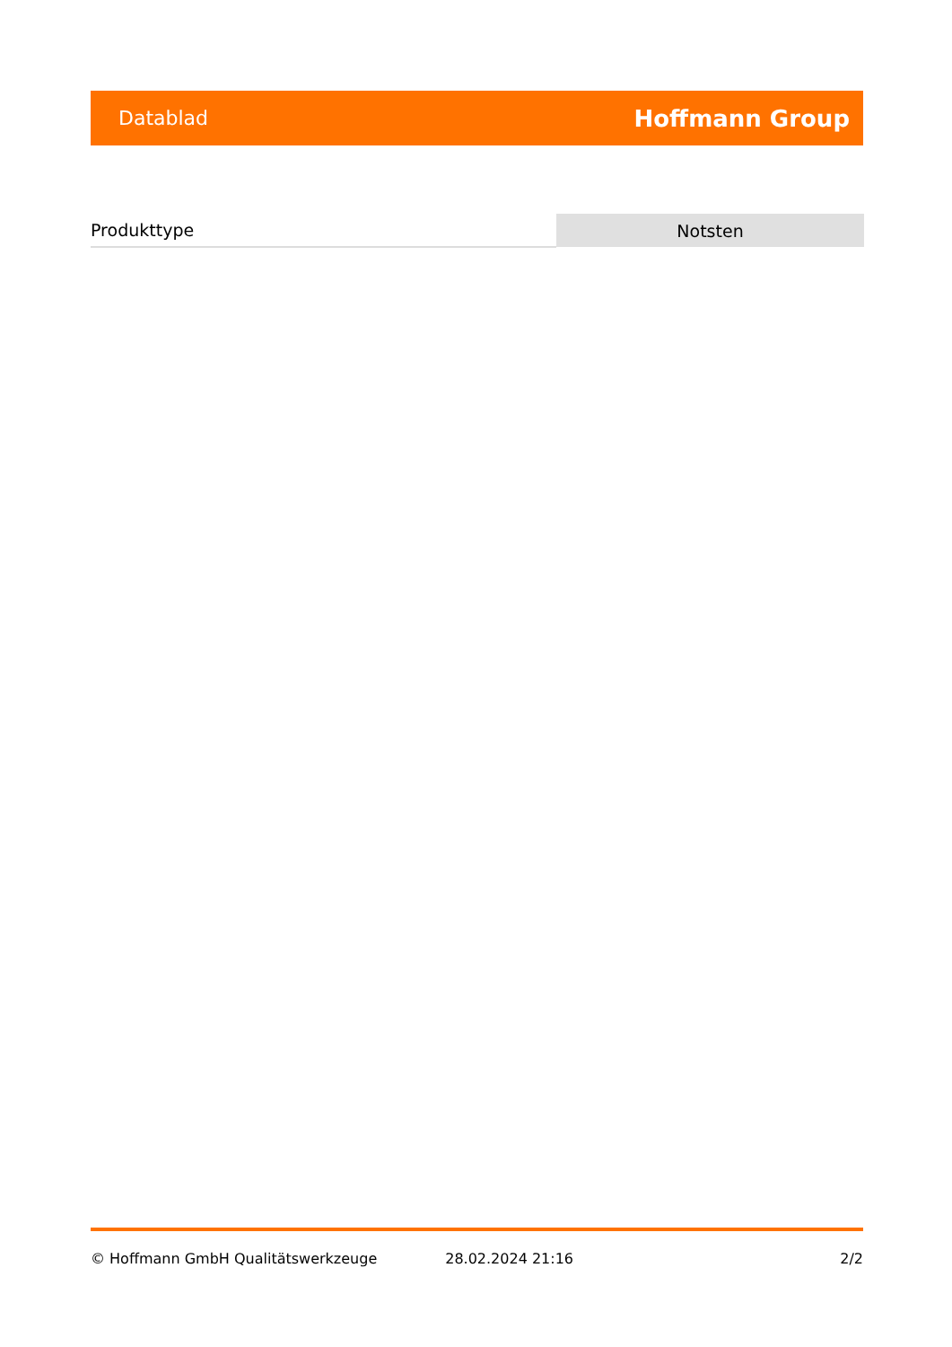Datablad Hoffmann Group
| Produkttype | Notsten |
© Hoffmann GmbH Qualitätswerkzeuge 28.02.2024 21:16 2/2